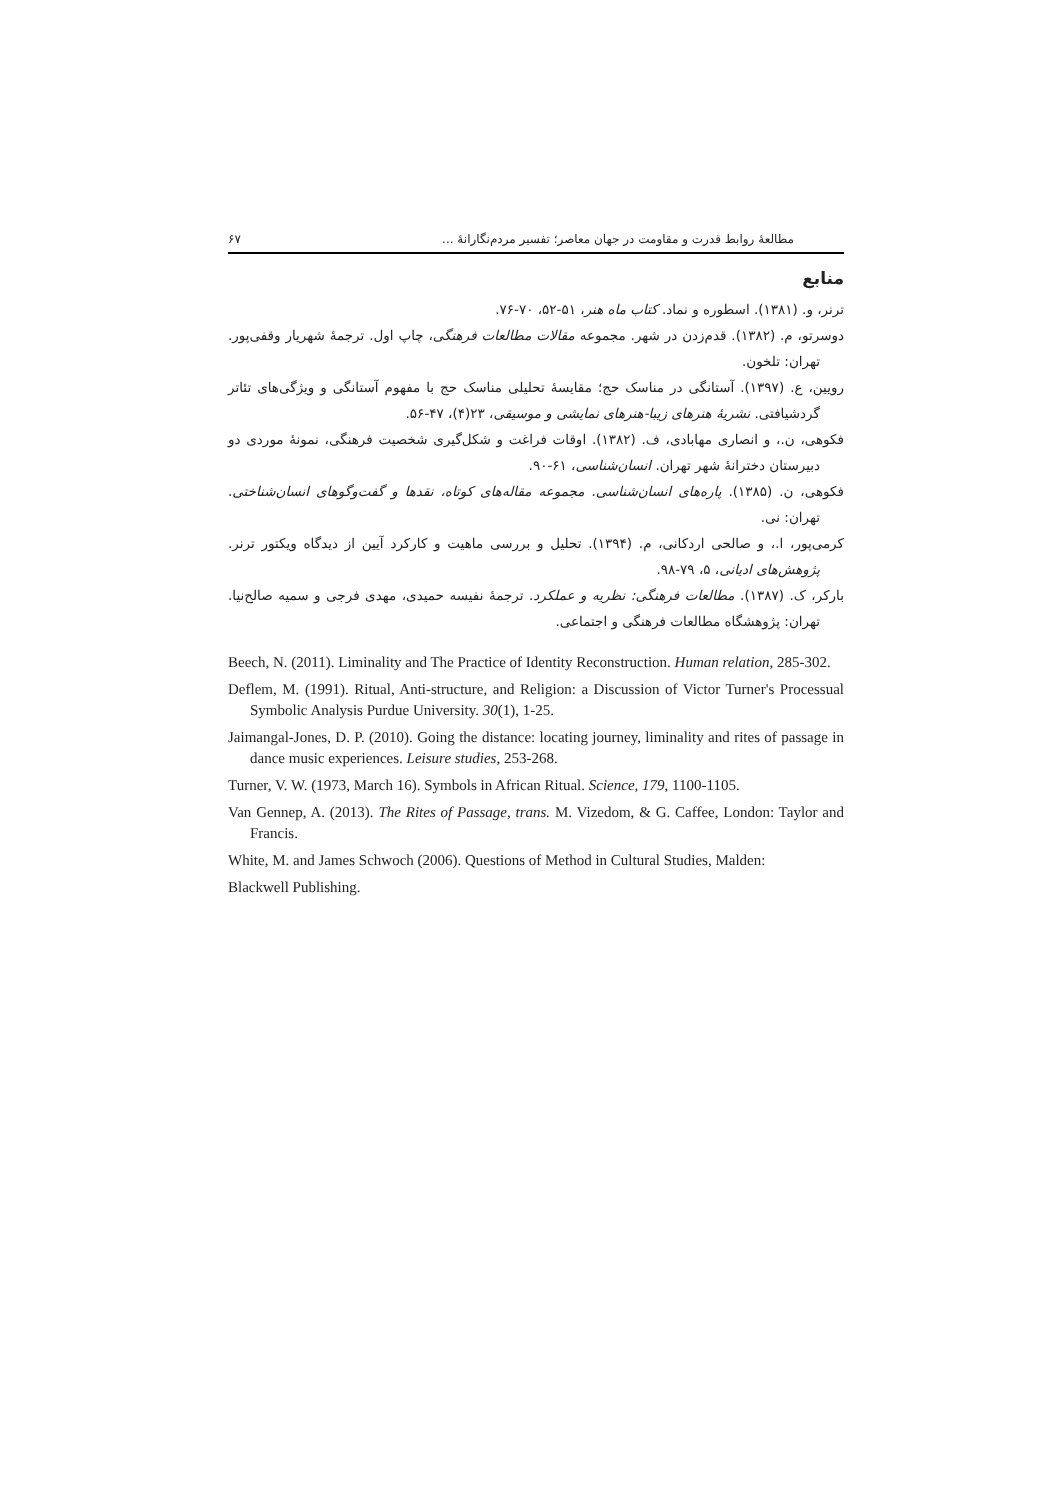مطالعهٔ روابط قدرت و مقاومت در جهان معاصر؛ تفسیر مردم‌نگارانهٔ ... ۶۷
منابع
ترنر، و. (۱۳۸۱). اسطوره و نماد. کتاب ماه هنر، ۵۱-۵۲، ۷۰-۷۶.
دوسرتو، م. (۱۳۸۲). قدم‌زدن در شهر. مجموعه مقالات مطالعات فرهنگی، چاپ اول. ترجمهٔ شهریار وقفی‌پور. تهران: تلخون.
رویین، ع. (۱۳۹۷). آستانگی در مناسک حج؛ مقایسهٔ تحلیلی مناسک حج با مفهوم آستانگی و ویژگی‌های تئاتر گردشیافتی. نشریهٔ هنرهای زیبا-هنرهای نمایشی و موسیقی، ۲۳(۴)، ۴۷-۵۶.
فکوهی، ن.، و انصاری مهابادی، ف. (۱۳۸۲). اوقات فراغت و شکل‌گیری شخصیت فرهنگی، نمونهٔ موردی دو دبیرستان دخترانهٔ شهر تهران. انسان‌شناسی، ۶۱-۹۰.
فکوهی، ن. (۱۳۸۵). پاره‌های انسان‌شناسی. مجموعه مقاله‌های کوتاه، نقدها و گفت‌وگوهای انسان‌شناختی. تهران: نی.
کرمی‌پور، ا.، و صالحی اردکانی، م. (۱۳۹۴). تحلیل و بررسی ماهیت و کارکرد آیین از دیدگاه ویکتور ترنر. پژوهش‌های ادیانی، ۵، ۷۹-۹۸.
بارکر، ک. (۱۳۸۷). مطالعات فرهنگی: نظریه و عملکرد. ترجمهٔ نفیسه حمیدی، مهدی فرجی و سمیه صالح‌نیا. تهران: پژوهشگاه مطالعات فرهنگی و اجتماعی.
Beech, N. (2011). Liminality and The Practice of Identity Reconstruction. Human relation, 285-302.
Deflem, M. (1991). Ritual, Anti-structure, and Religion: a Discussion of Victor Turner's Processual Symbolic Analysis Purdue University. 30(1), 1-25.
Jaimangal-Jones, D. P. (2010). Going the distance: locating journey, liminality and rites of passage in dance music experiences. Leisure studies, 253-268.
Turner, V. W. (1973, March 16). Symbols in African Ritual. Science, 179, 1100-1105.
Van Gennep, A. (2013). The Rites of Passage, trans. M. Vizedom, & G. Caffee, London: Taylor and Francis.
White, M. and James Schwoch (2006). Questions of Method in Cultural Studies, Malden:
Blackwell Publishing.